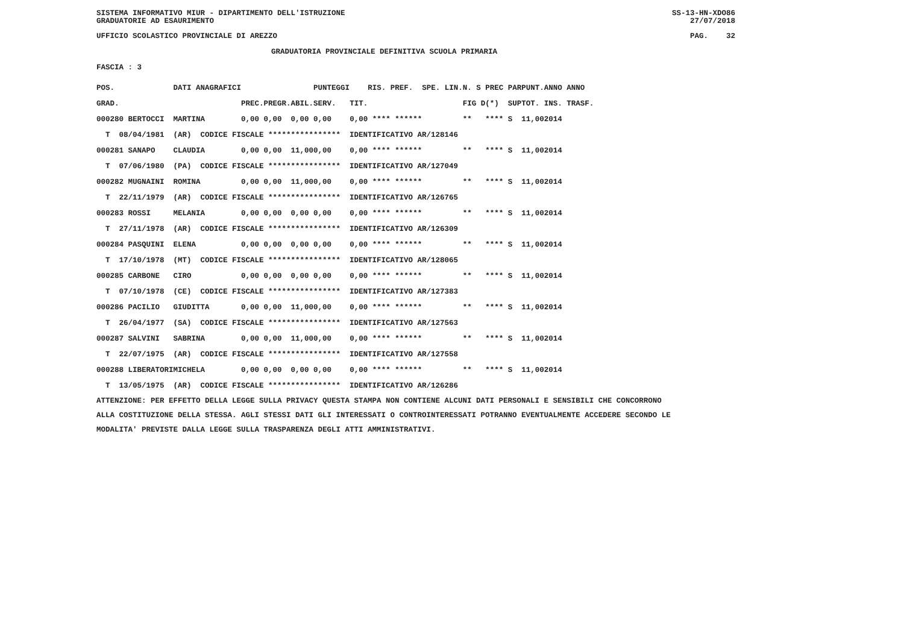SISTEMA INFORMATIVO MIUR - DIPARTIMENTO DELL'ISTRUZIONE GRADUATORIE AD ESAURIMENTO
SS-13-HN-XDO86 27/07/2018
UFFICIO SCOLASTICO PROVINCIALE DI AREZZO
PAG. 32
GRADUATORIA PROVINCIALE DEFINITIVA SCUOLA PRIMARIA
FASCIA : 3
| POS. | DATI ANAGRAFICI | | | | | PUNTEGGI | | RIS. PREF. SPE. LIN. | N. S | PREC PAR | PUNT. | ANNO ANNO |
| --- | --- | --- | --- | --- | --- | --- | --- | --- | --- | --- | --- | --- |
| GRAD. | | | PREC. | PREGR. | ABIL. | SERV. | TIT. | | FIG D | (*) SUP | TOT. | INS. TRASF. |
| 000280 BERTOCCI | | MARTINA | 0,00 | 0,00 | 0,00 | 0,00 | 0,00 **** ****** | | ** | **** S | 11,00 | 2014 |
| T 08/04/1981 | (AR) CODICE FISCALE **************** IDENTIFICATIVO AR/128146 | | | | | | | | | | | |
| 000281 SANAPO | | CLAUDIA | 0,00 | 0,00 | 11,00 | 0,00 | 0,00 **** ****** | | ** | **** S | 11,00 | 2014 |
| T 07/06/1980 | (PA) CODICE FISCALE **************** IDENTIFICATIVO AR/127049 | | | | | | | | | | | |
| 000282 MUGNAINI | | ROMINA | 0,00 | 0,00 | 11,00 | 0,00 | 0,00 **** ****** | | ** | **** S | 11,00 | 2014 |
| T 22/11/1979 | (AR) CODICE FISCALE **************** IDENTIFICATIVO AR/126765 | | | | | | | | | | | |
| 000283 ROSSI | | MELANIA | 0,00 | 0,00 | 0,00 | 0,00 | 0,00 **** ****** | | ** | **** S | 11,00 | 2014 |
| T 27/11/1978 | (AR) CODICE FISCALE **************** IDENTIFICATIVO AR/126309 | | | | | | | | | | | |
| 000284 PASQUINI | | ELENA | 0,00 | 0,00 | 0,00 | 0,00 | 0,00 **** ****** | | ** | **** S | 11,00 | 2014 |
| T 17/10/1978 | (MT) CODICE FISCALE **************** IDENTIFICATIVO AR/128065 | | | | | | | | | | | |
| 000285 CARBONE | | CIRO | 0,00 | 0,00 | 0,00 | 0,00 | 0,00 **** ****** | | ** | **** S | 11,00 | 2014 |
| T 07/10/1978 | (CE) CODICE FISCALE **************** IDENTIFICATIVO AR/127383 | | | | | | | | | | | |
| 000286 PACILIO | | GIUDITTA | 0,00 | 0,00 | 11,00 | 0,00 | 0,00 **** ****** | | ** | **** S | 11,00 | 2014 |
| T 26/04/1977 | (SA) CODICE FISCALE **************** IDENTIFICATIVO AR/127563 | | | | | | | | | | | |
| 000287 SALVINI | | SABRINA | 0,00 | 0,00 | 11,00 | 0,00 | 0,00 **** ****** | | ** | **** S | 11,00 | 2014 |
| T 22/07/1975 | (AR) CODICE FISCALE **************** IDENTIFICATIVO AR/127558 | | | | | | | | | | | |
| 000288 LIBERATORI | | MICHELA | 0,00 | 0,00 | 0,00 | 0,00 | 0,00 **** ****** | | ** | **** S | 11,00 | 2014 |
| T 13/05/1975 | (AR) CODICE FISCALE **************** IDENTIFICATIVO AR/126286 | | | | | | | | | | | |
ATTENZIONE: PER EFFETTO DELLA LEGGE SULLA PRIVACY QUESTA STAMPA NON CONTIENE ALCUNI DATI PERSONALI E SENSIBILI CHE CONCORRONO ALLA COSTITUZIONE DELLA STESSA. AGLI STESSI DATI GLI INTERESSATI O CONTROINTERESSATI POTRANNO EVENTUALMENTE ACCEDERE SECONDO LE MODALITA' PREVISTE DALLA LEGGE SULLA TRASPARENZA DEGLI ATTI AMMINISTRATIVI.